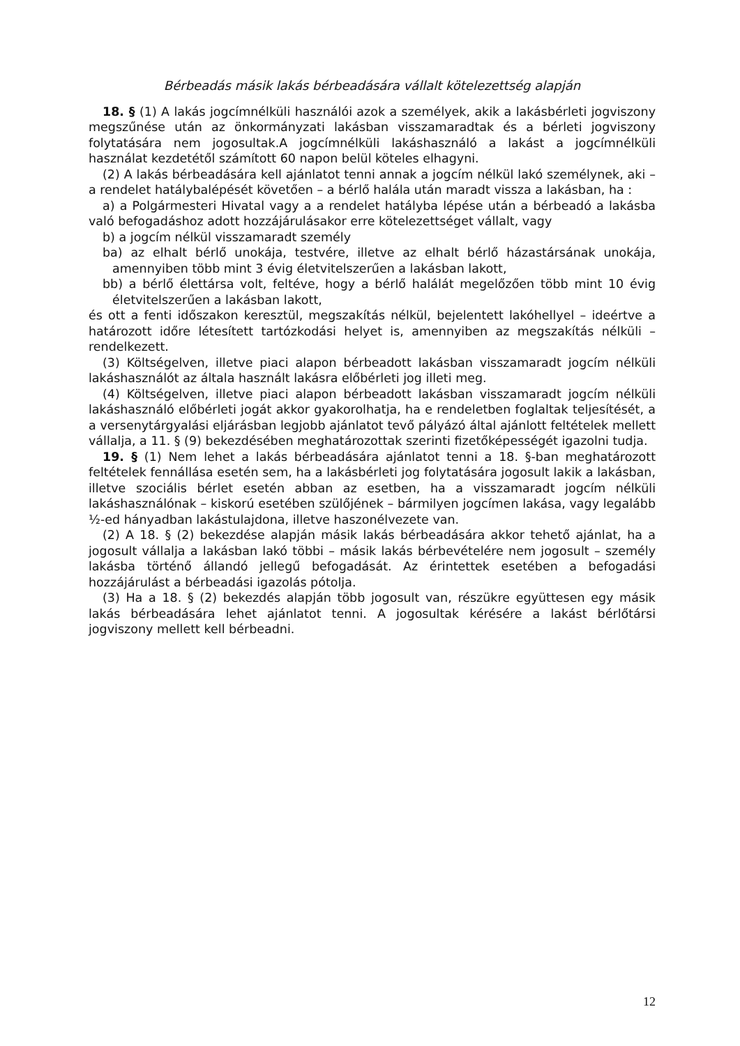Bérbeadás másik lakás bérbeadására vállalt kötelezettség alapján
18. § (1) A lakás jogcímnélküli használói azok a személyek, akik a lakásbérleti jogviszony megszűnése után az önkormányzati lakásban visszamaradtak és a bérleti jogviszony folytatására nem jogosultak.A jogcímnélküli lakáshasználó a lakást a jogcímnélküli használat kezdetétől számított 60 napon belül köteles elhagyni.
(2) A lakás bérbeadására kell ajánlatot tenni annak a jogcím nélkül lakó személynek, aki – a rendelet hatálybalépését követően – a bérlő halála után maradt vissza a lakásban, ha :
a) a Polgármesteri Hivatal vagy a a rendelet hatályba lépése után a bérbeadó a lakásba való befogadáshoz adott hozzájárulásakor erre kötelezettséget vállalt, vagy
b) a jogcím nélkül visszamaradt személy
ba) az elhalt bérlő unokája, testvére, illetve az elhalt bérlő házastársának unokája, amennyiben több mint 3 évig életvitelszerűen a lakásban lakott,
bb) a bérlő élettársa volt, feltéve, hogy a bérlő halálát megelőzően több mint 10 évig életvitelszerűen a lakásban lakott,
és ott a fenti időszakon keresztül, megszakítás nélkül, bejelentett lakóhellyel – ideértve a határozott időre létesített tartózkodási helyet is, amennyiben az megszakítás nélküli – rendelkezett.
(3) Költségelven, illetve piaci alapon bérbeadott lakásban visszamaradt jogcím nélküli lakáshasználót az általa használt lakásra előbérleti jog illeti meg.
(4) Költségelven, illetve piaci alapon bérbeadott lakásban visszamaradt jogcím nélküli lakáshasználó előbérleti jogát akkor gyakorolhatja, ha e rendeletben foglaltak teljesítését, a a versenytárgyalási eljárásban legjobb ajánlatot tevő pályázó által ajánlott feltételek mellett vállalja, a 11. § (9) bekezdésében meghatározottak szerinti fizetőképességét igazolni tudja.
19. § (1) Nem lehet a lakás bérbeadására ajánlatot tenni a 18. §-ban meghatározott feltételek fennállása esetén sem, ha a lakásbérleti jog folytatására jogosult lakik a lakásban, illetve szociális bérlet esetén abban az esetben, ha a visszamaradt jogcím nélküli lakáshasználónak – kiskorú esetében szülőjének – bármilyen jogcímen lakása, vagy legalább ½-ed hányadban lakástulajdona, illetve haszonélvezete van.
(2) A 18. § (2) bekezdése alapján másik lakás bérbeadására akkor tehető ajánlat, ha a jogosult vállalja a lakásban lakó többi – másik lakás bérbevételére nem jogosult – személy lakásba történő állandó jellegű befogadását. Az érintettek esetében a befogadási hozzájárulást a bérbeadási igazolás pótolja.
(3) Ha a 18. § (2) bekezdés alapján több jogosult van, részükre együttesen egy másik lakás bérbeadására lehet ajánlatot tenni. A jogosultak kérésére a lakást bérlőtársi jogviszony mellett kell bérbeadni.
12